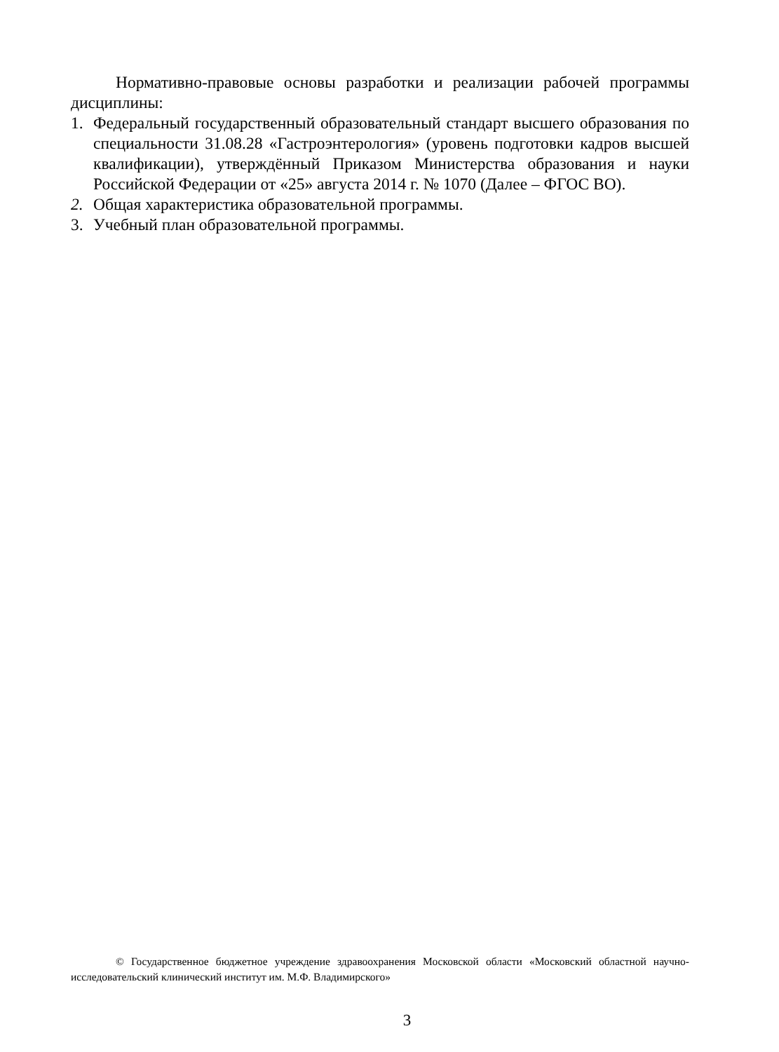Нормативно-правовые основы разработки и реализации рабочей программы дисциплины:
1. Федеральный государственный образовательный стандарт высшего образования по специальности 31.08.28 «Гастроэнтерология» (уровень подготовки кадров высшей квалификации), утверждённый Приказом Министерства образования и науки Российской Федерации от «25» августа 2014 г. № 1070 (Далее – ФГОС ВО).
2. Общая характеристика образовательной программы.
3. Учебный план образовательной программы.
© Государственное бюджетное учреждение здравоохранения Московской области «Московский областной научно-исследовательский клинический институт им. М.Ф. Владимирского»
3